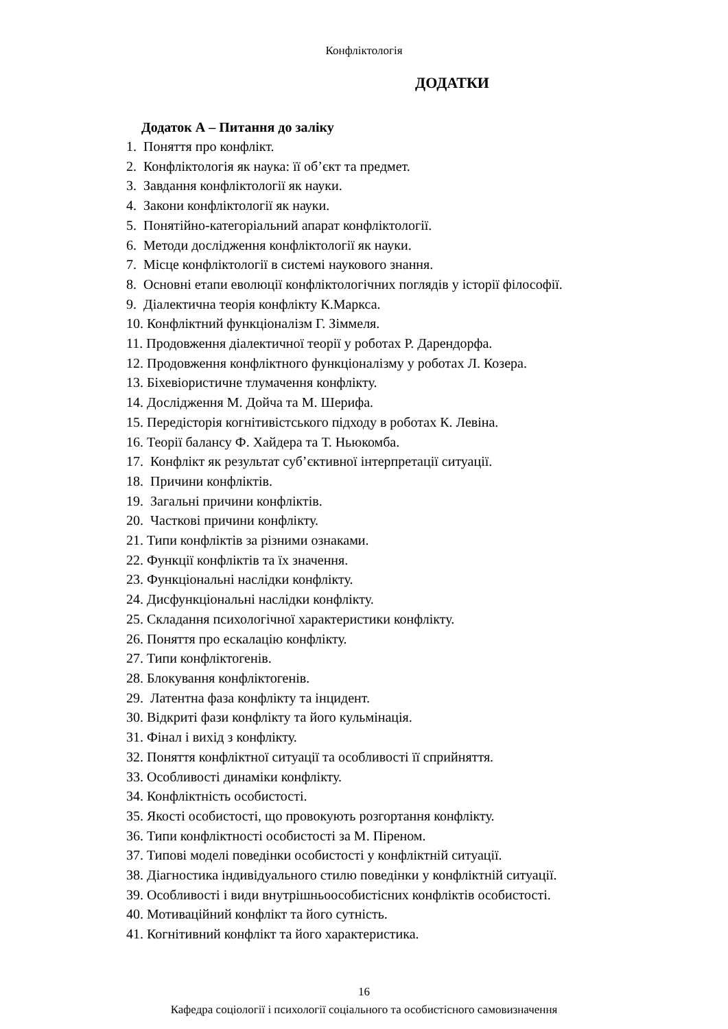Конфліктологія
ДОДАТКИ
Додаток А – Питання до заліку
1. Поняття про конфлікт.
2. Конфліктологія як наука: її об’єкт та предмет.
3. Завдання конфліктології як науки.
4. Закони конфліктології як науки.
5. Понятійно-категоріальний апарат конфліктології.
6. Методи дослідження конфліктології як науки.
7. Місце конфліктології в системі наукового знання.
8. Основні етапи еволюції конфліктологічних поглядів у історії філософії.
9. Діалектична теорія конфлікту К.Маркса.
10. Конфліктний функціоналізм Г. Зіммеля.
11. Продовження діалектичної теорії у роботах Р. Дарендорфа.
12. Продовження конфліктного функціоналізму у роботах Л. Козера.
13. Біхевіористичне тлумачення конфлікту.
14. Дослідження М. Дойча та М. Шерифа.
15. Передісторія когнітивістського підходу в роботах К. Левіна.
16. Теорії балансу Ф. Хайдера та Т. Ньюкомба.
17. Конфлікт як результат суб’єктивної інтерпретації ситуації.
18. Причини конфліктів.
19. Загальні причини конфліктів.
20. Часткові причини конфлікту.
21. Типи конфліктів за різними ознаками.
22. Функції конфліктів та їх значення.
23. Функціональні наслідки конфлікту.
24. Дисфункціональні наслідки конфлікту.
25. Складання психологічної характеристики конфлікту.
26. Поняття про ескалацію конфлікту.
27. Типи конфліктогенів.
28. Блокування конфліктогенів.
29. Латентна фаза конфлікту та інцидент.
30. Відкриті фази конфлікту та його кульмінація.
31. Фінал і вихід з конфлікту.
32. Поняття конфліктної ситуації та особливості її сприйняття.
33. Особливості динаміки конфлікту.
34. Конфліктність особистості.
35. Якості особистості, що провокують розгортання конфлікту.
36. Типи конфліктності особистості за М. Піреном.
37. Типові моделі поведінки особистості у конфліктній ситуації.
38. Діагностика індивідуального стилю поведінки у конфліктній ситуації.
39. Особливості і види внутрішньоособистісних конфліктів особистості.
40. Мотиваційний конфлікт та його сутність.
41. Когнітивний конфлікт та його характеристика.
16
Кафедра соціології і психології соціального та особистісного самовизначення